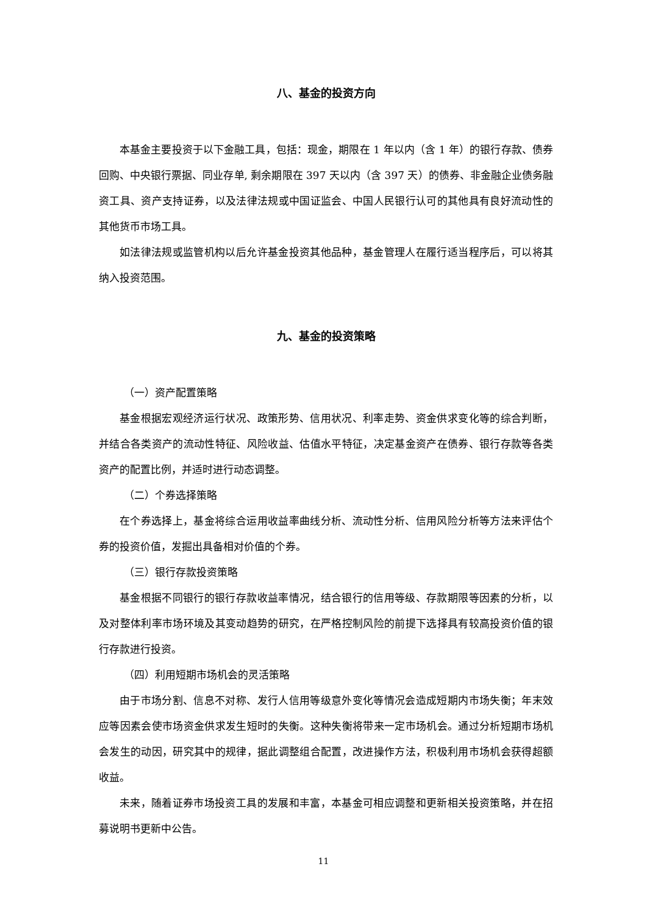八、基金的投资方向
本基金主要投资于以下金融工具，包括：现金，期限在 1 年以内（含 1 年）的银行存款、债券回购、中央银行票据、同业存单, 剩余期限在 397 天以内（含 397 天）的债券、非金融企业债务融资工具、资产支持证券，以及法律法规或中国证监会、中国人民银行认可的其他具有良好流动性的其他货币市场工具。
如法律法规或监管机构以后允许基金投资其他品种，基金管理人在履行适当程序后，可以将其纳入投资范围。
九、基金的投资策略
（一）资产配置策略
基金根据宏观经济运行状况、政策形势、信用状况、利率走势、资金供求变化等的综合判断，并结合各类资产的流动性特征、风险收益、估值水平特征，决定基金资产在债券、银行存款等各类资产的配置比例，并适时进行动态调整。
（二）个券选择策略
在个券选择上，基金将综合运用收益率曲线分析、流动性分析、信用风险分析等方法来评估个券的投资价值，发掘出具备相对价值的个券。
（三）银行存款投资策略
基金根据不同银行的银行存款收益率情况，结合银行的信用等级、存款期限等因素的分析，以及对整体利率市场环境及其变动趋势的研究，在严格控制风险的前提下选择具有较高投资价值的银行存款进行投资。
（四）利用短期市场机会的灵活策略
由于市场分割、信息不对称、发行人信用等级意外变化等情况会造成短期内市场失衡；年末效应等因素会使市场资金供求发生短时的失衡。这种失衡将带来一定市场机会。通过分析短期市场机会发生的动因，研究其中的规律，据此调整组合配置，改进操作方法，积极利用市场机会获得超额收益。
未来，随着证券市场投资工具的发展和丰富，本基金可相应调整和更新相关投资策略，并在招募说明书更新中公告。
11